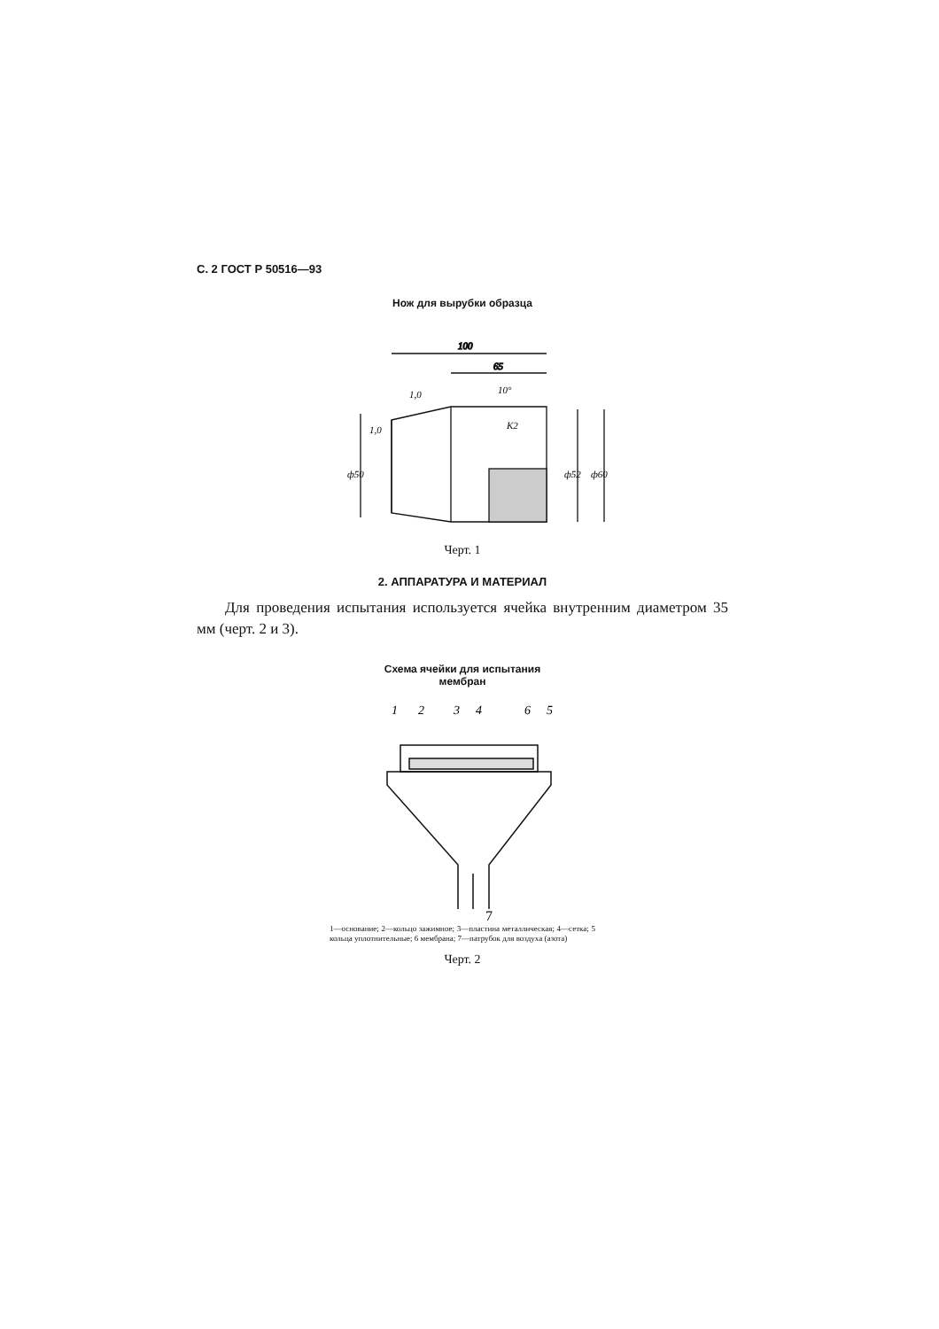С. 2 ГОСТ Р 50516—93
Нож для вырубки образца
100
65
ф50
ф52
ф60
К2
10°
1,0
1,0
Черт. 1
2. АППАРАТУРА И МАТЕРИАЛ
Для проведения испытания используется ячейка внутренним диаметром 35 мм (черт. 2 и 3).
Схема ячейки для испытания
мембран
1
2
3
4
6
5
7
1—основание; 2—кольцо зажимное; 3—пластина металлическая; 4—сетка; 5 кольца уплотнительные; 6 мембрана; 7—патрубок для воздуха (азота)
Черт. 2